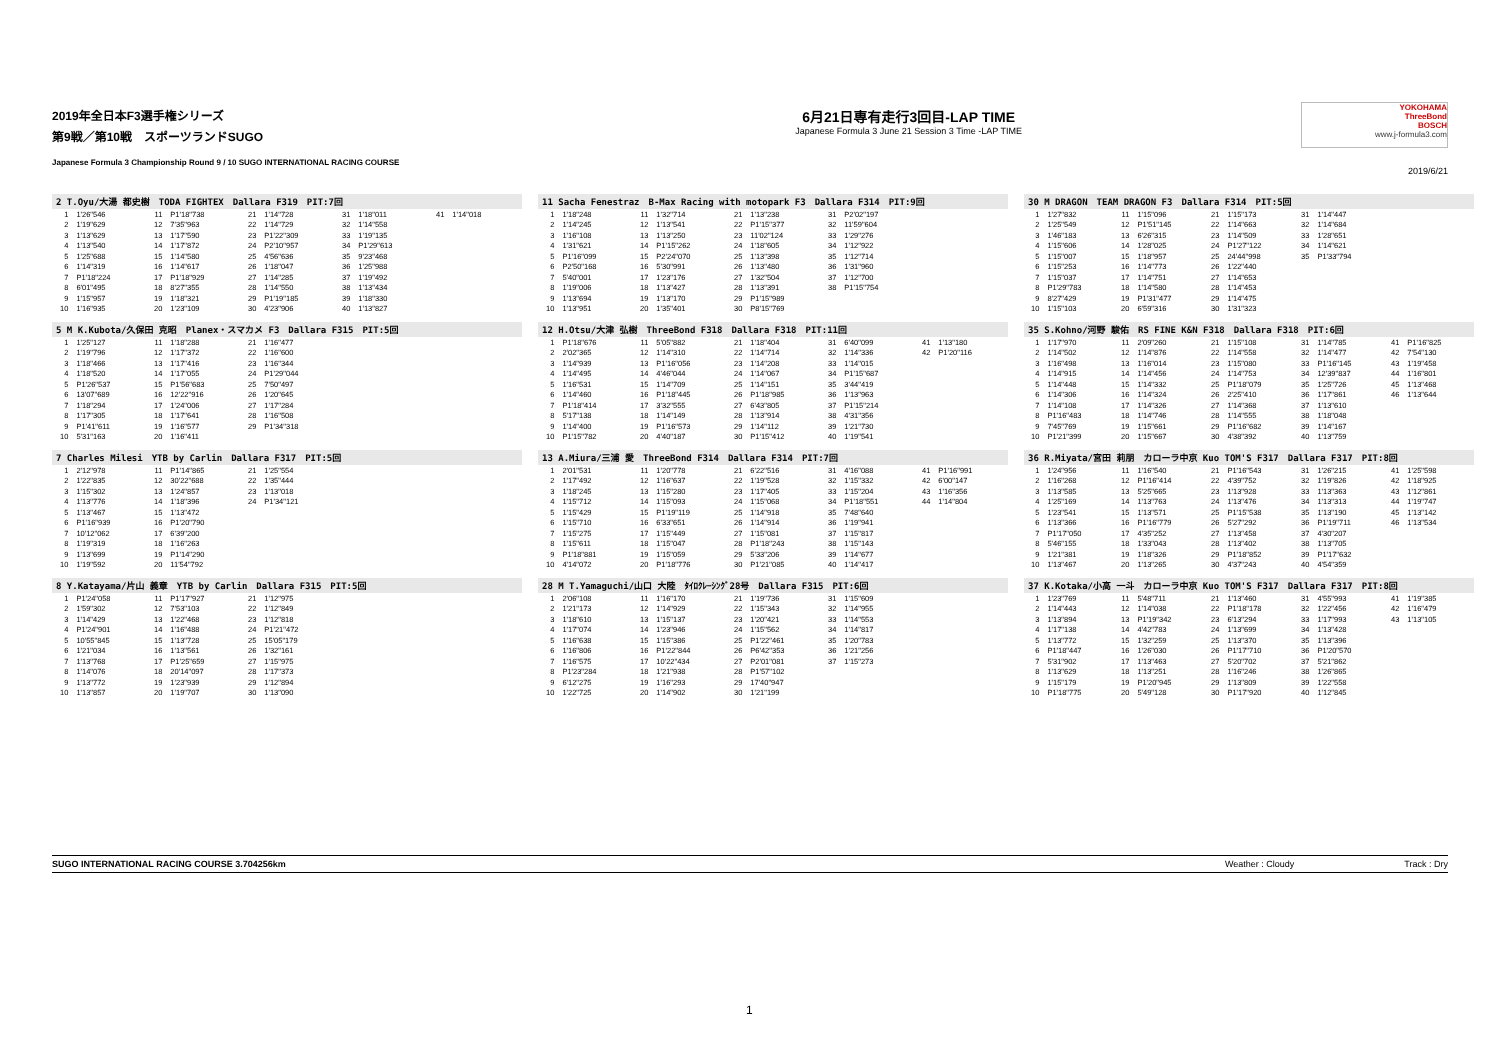2019年全日本F3選手権シリーズ
第9戦／第10戦　スポーツランドSUGO
Japanese Formula 3 Championship Round 9 / 10 SUGO INTERNATIONAL RACING COURSE
6月21日専有走行3回目-LAP TIME
Japanese Formula 3 June 21 Session 3 Time -LAP TIME
YOKOHAMA
ThreeBond
BOSCH
www.j-formula3.com
2019/6/21
| 2 T.Oyu/大湯 都史樹 TODA FIGHTEX Dallara F319 PIT:7回 | | | | | | | | | |
| --- | --- | --- | --- | --- | --- | --- | --- | --- | --- |
| 1 | 1'26"546 | 11 | P1'18"738 | 21 | 1'14"728 | 31 | 1'18"011 | 41 | 1'14"018 |
| 2 | 1'19"629 | 12 | 7'35"963 | 22 | 1'14"729 | 32 | 1'14"558 | | |
| 3 | 1'13"629 | 13 | 1'17"590 | 23 | P1'22"309 | 33 | 1'19"135 | | |
| 4 | 1'13"540 | 14 | 1'17"872 | 24 | P2'10"957 | 34 | P1'29"613 | | |
| 5 | 1'25"688 | 15 | 1'14"580 | 25 | 4'56"636 | 35 | 9'23"468 | | |
| 6 | 1'14"319 | 16 | 1'14"617 | 26 | 1'18"047 | 36 | 1'25"988 | | |
| 7 | P1'18"224 | 17 | P1'18"929 | 27 | 1'14"285 | 37 | 1'19"492 | | |
| 8 | 6'01"495 | 18 | 8'27"355 | 28 | 1'14"550 | 38 | 1'13"434 | | |
| 9 | 1'15"957 | 19 | 1'18"321 | 29 | P1'19"185 | 39 | 1'18"330 | | |
| 10 | 1'16"935 | 20 | 1'23"109 | 30 | 4'23"906 | 40 | 1'13"827 | | |
| 11 Sacha Fenestraz B-Max Racing with motopark F3 Dallara F314 PIT:9回 | | | | | | | | | |
| --- | --- | --- | --- | --- | --- | --- | --- | --- | --- |
| 1 | 1'18"248 | 11 | 1'32"714 | 21 | 1'13"238 | 31 | P2'02"197 | | |
| 2 | 1'14"245 | 12 | 1'13"541 | 22 | P1'15"377 | 32 | 11'59"604 | | |
| 3 | 1'16"108 | 13 | 1'13"250 | 23 | 11'02"124 | 33 | 1'29"276 | | |
| 4 | 1'31"621 | 14 | P1'15"262 | 24 | 1'18"605 | 34 | 1'12"922 | | |
| 5 | P1'16"099 | 15 | P2'24"070 | 25 | 1'13"398 | 35 | 1'12"714 | | |
| 6 | P2'50"168 | 16 | 5'30"991 | 26 | 1'13"480 | 36 | 1'31"960 | | |
| 7 | 5'40"001 | 17 | 1'23"176 | 27 | 1'32"504 | 37 | 1'12"700 | | |
| 8 | 1'19"006 | 18 | 1'13"427 | 28 | 1'13"391 | 38 | P1'15"754 | | |
| 9 | 1'13"694 | 19 | 1'13"170 | 29 | P1'15"989 | | | | |
| 10 | 1'13"951 | 20 | 1'35"401 | 30 | P8'15"769 | | | | |
| 30 M DRAGON TEAM DRAGON F3 Dallara F314 PIT:5回 | | | | | | | | | |
| --- | --- | --- | --- | --- | --- | --- | --- | --- | --- |
| 1 | 1'27"832 | 11 | 1'15"096 | 21 | 1'15"173 | 31 | 1'14"447 | | |
| 2 | 1'25"549 | 12 | P1'51"145 | 22 | 1'14"663 | 32 | 1'14"684 | | |
| 3 | 1'46"183 | 13 | 6'26"315 | 23 | 1'14"509 | 33 | 1'28"651 | | |
| 4 | 1'15"606 | 14 | 1'28"025 | 24 | P1'27"122 | 34 | 1'14"621 | | |
| 5 | 1'15"007 | 15 | 1'18"957 | 25 | 24'44"998 | 35 | P1'33"794 | | |
| 6 | 1'15"253 | 16 | 1'14"773 | 26 | 1'22"440 | | | | |
| 7 | 1'15"037 | 17 | 1'14"751 | 27 | 1'14"653 | | | | |
| 8 | P1'29"783 | 18 | 1'14"580 | 28 | 1'14"453 | | | | |
| 9 | 8'27"429 | 19 | P1'31"477 | 29 | 1'14"475 | | | | |
| 10 | 1'15"103 | 20 | 6'59"316 | 30 | 1'31"323 | | | | |
| 5 M K.Kubota/久保田 克昭 Planex・スマカメ F3 Dallara F315 PIT:5回 | | | | | | | | | |
| --- | --- | --- | --- | --- | --- | --- | --- | --- | --- |
| 1 | 1'25"127 | 11 | 1'18"288 | 21 | 1'16"477 | | | | |
| 2 | 1'19"796 | 12 | 1'17"372 | 22 | 1'16"600 | | | | |
| 3 | 1'18"466 | 13 | 1'17"416 | 23 | 1'16"344 | | | | |
| 4 | 1'18"520 | 14 | 1'17"055 | 24 | P1'29"044 | | | | |
| 5 | P1'26"537 | 15 | P1'56"683 | 25 | 7'50"497 | | | | |
| 6 | 13'07"689 | 16 | 12'22"916 | 26 | 1'20"645 | | | | |
| 7 | 1'18"294 | 17 | 1'24"006 | 27 | 1'17"284 | | | | |
| 8 | 1'17"305 | 18 | 1'17"641 | 28 | 1'16"508 | | | | |
| 9 | P1'41"611 | 19 | 1'16"577 | 29 | P1'34"318 | | | | |
| 10 | 5'31"163 | 20 | 1'16"411 | | | | | | |
| 12 H.Otsu/大津 弘樹 ThreeBond F318 Dallara F318 PIT:11回 | | | | | | | | | |
| --- | --- | --- | --- | --- | --- | --- | --- | --- | --- |
| 1 | P1'18"676 | 11 | 5'05"882 | 21 | 1'18"404 | 31 | 6'40"099 | 41 | 1'13"180 |
| 2 | 2'02"365 | 12 | 1'14"310 | 22 | 1'14"714 | 32 | 1'14"336 | 42 | P1'20"116 |
| 3 | 1'14"939 | 13 | P1'16"056 | 23 | 1'14"208 | 33 | 1'14"015 | | |
| 4 | 1'14"495 | 14 | 4'46"044 | 24 | 1'14"067 | 34 | P1'15"687 | | |
| 5 | 1'16"531 | 15 | 1'14"709 | 25 | 1'14"151 | 35 | 3'44"419 | | |
| 6 | 1'14"460 | 16 | P1'18"445 | 26 | P1'18"985 | 36 | 1'13"963 | | |
| 7 | P1'18"414 | 17 | 3'32"555 | 27 | 6'43"805 | 37 | P1'15"214 | | |
| 8 | 5'17"138 | 18 | 1'14"149 | 28 | 1'13"914 | 38 | 4'31"356 | | |
| 9 | 1'14"400 | 19 | P1'16"573 | 29 | 1'14"112 | 39 | 1'21"730 | | |
| 10 | P1'15"782 | 20 | 4'40"187 | 30 | P1'15"412 | 40 | 1'19"541 | | |
| 35 S.Kohno/河野 駿佑 RS FINE K&N F318 Dallara F318 PIT:6回 | | | | | | | | | |
| --- | --- | --- | --- | --- | --- | --- | --- | --- | --- |
| 1 | 1'17"970 | 11 | 2'09"260 | 21 | 1'15"108 | 31 | 1'14"785 | 41 | P1'16"825 |
| 2 | 1'14"502 | 12 | 1'14"876 | 22 | 1'14"558 | 32 | 1'14"477 | 42 | 7'54"130 |
| 3 | 1'16"498 | 13 | 1'16"014 | 23 | 1'15"080 | 33 | P1'16"145 | 43 | 1'19"458 |
| 4 | 1'14"915 | 14 | 1'14"456 | 24 | 1'14"753 | 34 | 12'39"837 | 44 | 1'16"801 |
| 5 | 1'14"448 | 15 | 1'14"332 | 25 | P1'18"079 | 35 | 1'25"726 | 45 | 1'13"468 |
| 6 | 1'14"306 | 16 | 1'14"324 | 26 | 2'25"410 | 36 | 1'17"861 | 46 | 1'13"644 |
| 7 | 1'14"108 | 17 | 1'14"326 | 27 | 1'14"368 | 37 | 1'13"610 | | |
| 8 | P1'16"483 | 18 | 1'14"746 | 28 | 1'14"555 | 38 | 1'18"048 | | |
| 9 | 7'45"769 | 19 | 1'15"661 | 29 | P1'16"682 | 39 | 1'14"167 | | |
| 10 | P1'21"399 | 20 | 1'15"667 | 30 | 4'38"392 | 40 | 1'13"759 | | |
| 7 Charles Milesi YTB by Carlin Dallara F317 PIT:5回 | | | | | | | | | |
| --- | --- | --- | --- | --- | --- | --- | --- | --- | --- |
| 1 | 2'12"978 | 11 | P1'14"865 | 21 | 1'25"554 | | | | |
| 2 | 1'22"835 | 12 | 30'22"688 | 22 | 1'35"444 | | | | |
| 3 | 1'15"302 | 13 | 1'24"857 | 23 | 1'13"018 | | | | |
| 4 | 1'13"776 | 14 | 1'18"396 | 24 | P1'34"121 | | | | |
| 5 | 1'13"467 | 15 | 1'13"472 | | | | | | |
| 6 | P1'16"939 | 16 | P1'20"790 | | | | | | |
| 7 | 10'12"062 | 17 | 6'39"200 | | | | | | |
| 8 | 1'19"319 | 18 | 1'16"263 | | | | | | |
| 9 | 1'13"699 | 19 | P1'14"290 | | | | | | |
| 10 | 1'19"592 | 20 | 11'54"792 | | | | | | |
| 13 A.Miura/三浦 愛 ThreeBond F314 Dallara F314 PIT:7回 | | | | | | | | | |
| --- | --- | --- | --- | --- | --- | --- | --- | --- | --- |
| 1 | 2'01"531 | 11 | 1'20"778 | 21 | 6'22"516 | 31 | 4'16"088 | 41 | P1'16"991 |
| 2 | 1'17"492 | 12 | 1'16"637 | 22 | 1'19"528 | 32 | 1'15"332 | 42 | 6'00"147 |
| 3 | 1'18"245 | 13 | 1'15"280 | 23 | 1'17"405 | 33 | 1'15"204 | 43 | 1'16"356 |
| 4 | 1'15"712 | 14 | 1'15"093 | 24 | 1'15"068 | 34 | P1'18"551 | 44 | 1'14"804 |
| 5 | 1'15"429 | 15 | P1'19"119 | 25 | 1'14"918 | 35 | 7'48"640 | | |
| 6 | 1'15"710 | 16 | 6'33"651 | 26 | 1'14"914 | 36 | 1'19"941 | | |
| 7 | 1'15"275 | 17 | 1'15"449 | 27 | 1'15"081 | 37 | 1'15"817 | | |
| 8 | 1'15"611 | 18 | 1'15"047 | 28 | P1'18"243 | 38 | 1'15"143 | | |
| 9 | P1'18"881 | 19 | 1'15"059 | 29 | 5'33"206 | 39 | 1'14"677 | | |
| 10 | 4'14"072 | 20 | P1'18"776 | 30 | P1'21"085 | 40 | 1'14"417 | | |
| 36 R.Miyata/宮田 莉朋 カローラ中京 Kuo TOM'S F317 Dallara F317 PIT:8回 | | | | | | | | | |
| --- | --- | --- | --- | --- | --- | --- | --- | --- | --- |
| 1 | 1'24"956 | 11 | 1'16"540 | 21 | P1'16"543 | 31 | 1'26"215 | 41 | 1'25"598 |
| 2 | 1'16"268 | 12 | P1'16"414 | 22 | 4'39"752 | 32 | 1'19"826 | 42 | 1'18"925 |
| 3 | 1'13"585 | 13 | 5'25"665 | 23 | 1'13"928 | 33 | 1'13"363 | 43 | 1'12"861 |
| 4 | 1'25"169 | 14 | 1'13"763 | 24 | 1'13"476 | 34 | 1'13"313 | 44 | 1'19"747 |
| 5 | 1'23"541 | 15 | 1'13"571 | 25 | P1'15"538 | 35 | 1'13"190 | 45 | 1'13"142 |
| 6 | 1'13"366 | 16 | P1'16"779 | 26 | 5'27"292 | 36 | P1'19"711 | 46 | 1'13"534 |
| 7 | P1'17"050 | 17 | 4'35"252 | 27 | 1'13"458 | 37 | 4'30"207 | | |
| 8 | 5'46"155 | 18 | 1'33"043 | 28 | 1'13"402 | 38 | 1'13"705 | | |
| 9 | 1'21"381 | 19 | 1'18"326 | 29 | P1'18"852 | 39 | P1'17"632 | | |
| 10 | 1'13"467 | 20 | 1'13"265 | 30 | 4'37"243 | 40 | 4'54"359 | | |
| 8 Y.Katayama/片山 義章 YTB by Carlin Dallara F315 PIT:5回 | | | | | | | | | |
| --- | --- | --- | --- | --- | --- | --- | --- | --- | --- |
| 1 | P1'24"058 | 11 | P1'17"927 | 21 | 1'12"975 | | | | |
| 2 | 1'59"302 | 12 | 7'53"103 | 22 | 1'12"849 | | | | |
| 3 | 1'14"429 | 13 | 1'22"468 | 23 | 1'12"818 | | | | |
| 4 | P1'24"901 | 14 | 1'16"488 | 24 | P1'21"472 | | | | |
| 5 | 10'55"845 | 15 | 1'13"728 | 25 | 15'05"179 | | | | |
| 6 | 1'21"034 | 16 | 1'13"561 | 26 | 1'32"161 | | | | |
| 7 | 1'13"768 | 17 | P1'25"659 | 27 | 1'15"975 | | | | |
| 8 | 1'14"076 | 18 | 20'14"097 | 28 | 1'17"373 | | | | |
| 9 | 1'13"772 | 19 | 1'23"939 | 29 | 1'12"894 | | | | |
| 10 | 1'13"857 | 20 | 1'19"707 | 30 | 1'13"090 | | | | |
| 28 M T.Yamaguchi/山口 大陸 ﾀｲﾛｸﾚｰｼﾝｸﾞ28号 Dallara F315 PIT:6回 | | | | | | | | | |
| --- | --- | --- | --- | --- | --- | --- | --- | --- | --- |
| 1 | 2'06"108 | 11 | 1'16"170 | 21 | 1'19"736 | 31 | 1'15"609 | | |
| 2 | 1'21"173 | 12 | 1'14"929 | 22 | 1'15"343 | 32 | 1'14"955 | | |
| 3 | 1'18"610 | 13 | 1'15"137 | 23 | 1'20"421 | 33 | 1'14"553 | | |
| 4 | 1'17"074 | 14 | 1'23"946 | 24 | 1'15"562 | 34 | 1'14"817 | | |
| 5 | 1'16"638 | 15 | 1'15"386 | 25 | P1'22"461 | 35 | 1'20"783 | | |
| 6 | 1'16"806 | 16 | P1'22"844 | 26 | P6'42"353 | 36 | 1'21"256 | | |
| 7 | 1'16"575 | 17 | 10'22"434 | 27 | P2'01"081 | 37 | 1'15"273 | | |
| 8 | P1'23"284 | 18 | 1'21"938 | 28 | P1'57"102 | | | | |
| 9 | 6'12"275 | 19 | 1'16"293 | 29 | 17'40"947 | | | | |
| 10 | 1'22"725 | 20 | 1'14"902 | 30 | 1'21"199 | | | | |
| 37 K.Kotaka/小高 一斗 カローラ中京 Kuo TOM'S F317 Dallara F317 PIT:8回 | | | | | | | | | |
| --- | --- | --- | --- | --- | --- | --- | --- | --- | --- |
| 1 | 1'23"769 | 11 | 5'48"711 | 21 | 1'13"460 | 31 | 4'55"993 | 41 | 1'19"385 |
| 2 | 1'14"443 | 12 | 1'14"038 | 22 | P1'18"178 | 32 | 1'22"456 | 42 | 1'16"479 |
| 3 | 1'13"894 | 13 | P1'19"342 | 23 | 6'13"294 | 33 | 1'17"993 | 43 | 1'13"105 |
| 4 | 1'17"138 | 14 | 4'42"783 | 24 | 1'13"699 | 34 | 1'13"428 | | |
| 5 | 1'13"772 | 15 | 1'32"259 | 25 | 1'13"370 | 35 | 1'13"396 | | |
| 6 | P1'18"447 | 16 | 1'26"030 | 26 | P1'17"710 | 36 | P1'20"570 | | |
| 7 | 5'31"902 | 17 | 1'13"463 | 27 | 5'20"702 | 37 | 5'21"862 | | |
| 8 | 1'13"629 | 18 | 1'13"251 | 28 | 1'16"246 | 38 | 1'26"865 | | |
| 9 | 1'15"179 | 19 | P1'20"945 | 29 | 1'13"809 | 39 | 1'22"558 | | |
| 10 | P1'18"775 | 20 | 5'49"128 | 30 | P1'17"920 | 40 | 1'12"845 | | |
SUGO INTERNATIONAL RACING COURSE 3.704256km Weather : Cloudy Track : Dry
1